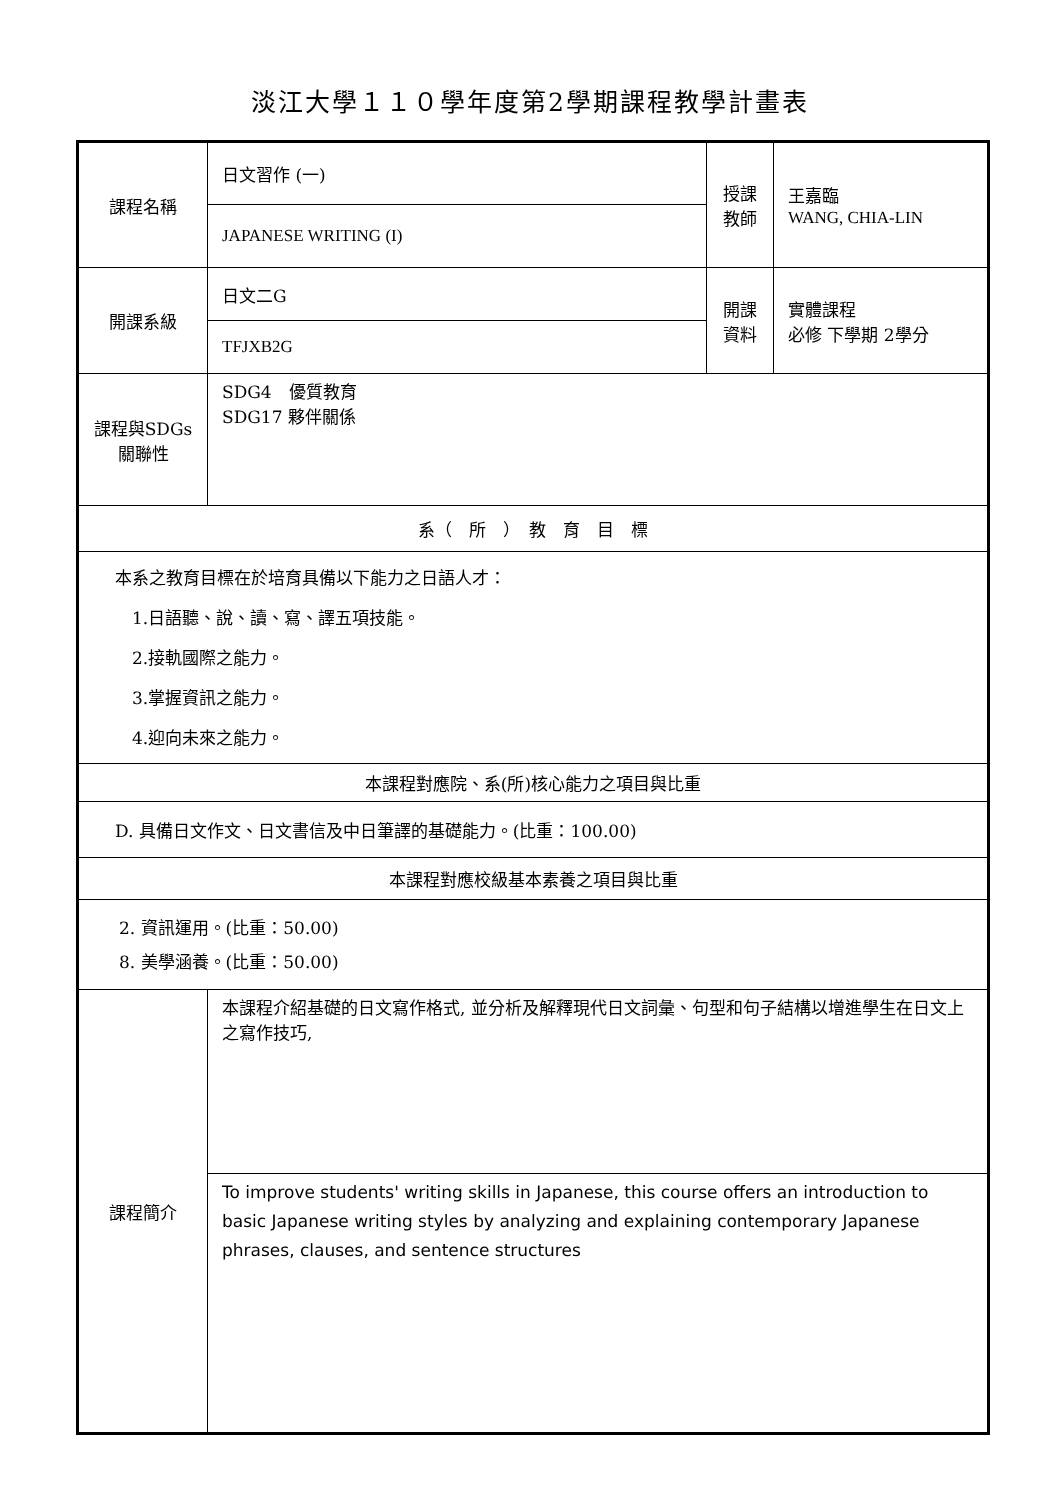淡江大學１１０學年度第2學期課程教學計畫表
| 課程名稱 | 日文習作 (一) | 授課 教師 | 王嘉臨 WANG, CHIA-LIN |
| | JAPANESE WRITING (I) | | |
| 開課系級 | 日文二G | 開課 資料 | 實體課程 必修 下學期 2學分 |
| | TFJXB2G | | |
| 課程與SDGs 關聯性 | SDG4 優質教育 SDG17 夥伴關係 | | |
| 系（ 所 ） 教 育 目 標 | | | |
| 本系之教育目標在於培育具備以下能力之日語人才： 1.日語聽、說、讀、寫、譯五項技能。 2.接軌國際之能力。 3.掌握資訊之能力。 4.迎向未來之能力。 | | | |
| 本課程對應院、系(所)核心能力之項目與比重 | | | |
| D. 具備日文作文、日文書信及中日筆譯的基礎能力。(比重：100.00) | | | |
| 本課程對應校級基本素養之項目與比重 | | | |
| 2. 資訊運用。(比重：50.00) 8. 美學涵養。(比重：50.00) | | | |
| 課程簡介 | 本課程介紹基礎的日文寫作格式, 並分析及解釋現代日文詞彙、句型和句子結構以增進學生在日文上之寫作技巧, | | |
| | To improve students' writing skills in Japanese, this course offers an introduction to basic Japanese writing styles by analyzing and explaining contemporary Japanese phrases, clauses, and sentence structures | | |